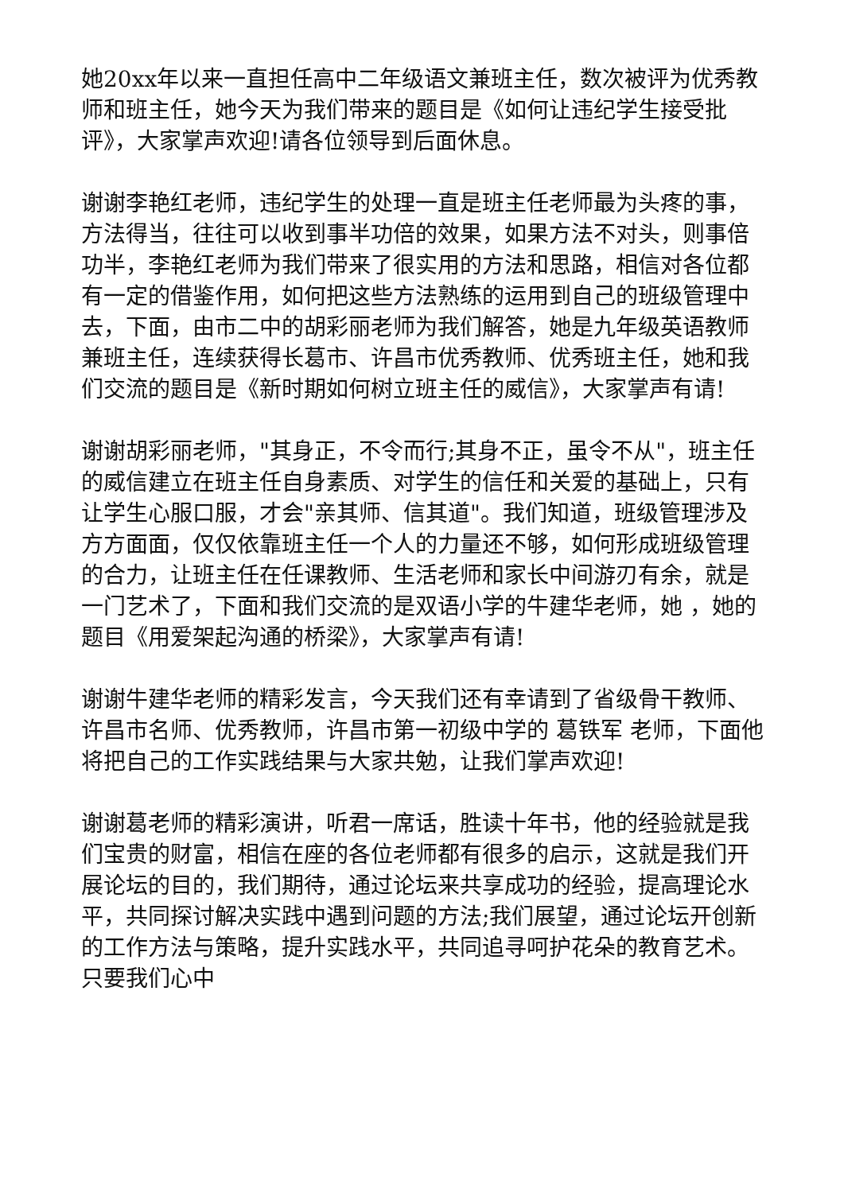她20xx年以来一直担任高中二年级语文兼班主任，数次被评为优秀教师和班主任，她今天为我们带来的题目是《如何让违纪学生接受批评》，大家掌声欢迎!请各位领导到后面休息。
谢谢李艳红老师，违纪学生的处理一直是班主任老师最为头疼的事，方法得当，往往可以收到事半功倍的效果，如果方法不对头，则事倍功半，李艳红老师为我们带来了很实用的方法和思路，相信对各位都有一定的借鉴作用，如何把这些方法熟练的运用到自己的班级管理中去，下面，由市二中的胡彩丽老师为我们解答，她是九年级英语教师兼班主任，连续获得长葛市、许昌市优秀教师、优秀班主任，她和我们交流的题目是《新时期如何树立班主任的威信》，大家掌声有请!
谢谢胡彩丽老师，"其身正，不令而行;其身不正，虽令不从"，班主任的威信建立在班主任自身素质、对学生的信任和关爱的基础上，只有让学生心服口服，才会"亲其师、信其道"。我们知道，班级管理涉及方方面面，仅仅依靠班主任一个人的力量还不够，如何形成班级管理的合力，让班主任在任课教师、生活老师和家长中间游刃有余，就是一门艺术了，下面和我们交流的是双语小学的牛建华老师，她 ，她的题目《用爱架起沟通的桥梁》，大家掌声有请!
谢谢牛建华老师的精彩发言，今天我们还有幸请到了省级骨干教师、许昌市名师、优秀教师，许昌市第一初级中学的 葛铁军 老师，下面他将把自己的工作实践结果与大家共勉，让我们掌声欢迎!
谢谢葛老师的精彩演讲，听君一席话，胜读十年书，他的经验就是我们宝贵的财富，相信在座的各位老师都有很多的启示，这就是我们开展论坛的目的，我们期待，通过论坛来共享成功的经验，提高理论水平，共同探讨解决实践中遇到问题的方法;我们展望，通过论坛开创新的工作方法与策略，提升实践水平，共同追寻呵护花朵的教育艺术。只要我们心中